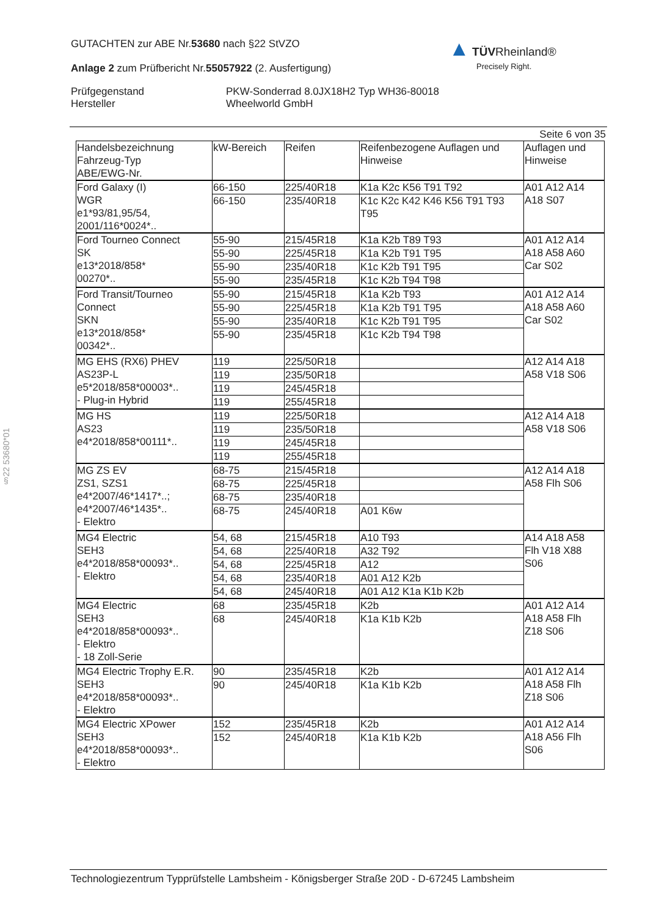GUTACHTEN zur ABE Nr.53680 nach §22 StVZO
Anlage 2 zum Prüfbericht Nr.55057922 (2. Ausfertigung)
Prüfgegenstand
Hersteller
PKW-Sonderrad 8.0JX18H2 Typ WH36-80018
Wheelworld GmbH
▲ TÜV Rheinland®
Precisely Right.
§22 53680*01
Seite 6 von 35
| Handelsbezeichnung Fahrzeug-Typ ABE/EWG-Nr. | kW-Bereich | Reifen | Reifenbezogene Auflagen und Hinweise | Auflagen und Hinweise |
| --- | --- | --- | --- | --- |
| Ford Galaxy (I) WGR e1*93/81,95/54, 2001/116*0024*.. | 66-150 | 225/40R18 | K1a K2c K56 T91 T92 | A01 A12 A14 A18 S07 |
| | 66-150 | 235/40R18 | K1c K2c K42 K46 K56 T91 T93 T95 | |
| Ford Tourneo Connect SK e13*2018/858* 00270*.. | 55-90 | 215/45R18 | K1a K2b T89 T93 | A01 A12 A14 A18 A58 A60 Car S02 |
| | 55-90 | 225/45R18 | K1a K2b T91 T95 | |
| | 55-90 | 235/40R18 | K1c K2b T91 T95 | |
| | 55-90 | 235/45R18 | K1c K2b T94 T98 | |
| Ford Transit/Tourneo Connect SKN e13*2018/858* 00342*.. | 55-90 | 215/45R18 | K1a K2b T93 | A01 A12 A14 A18 A58 A60 Car S02 |
| | 55-90 | 225/45R18 | K1a K2b T91 T95 | |
| | 55-90 | 235/40R18 | K1c K2b T91 T95 | |
| | 55-90 | 235/45R18 | K1c K2b T94 T98 | |
| MG EHS (RX6) PHEV AS23P-L e5*2018/858*00003*.. - Plug-in Hybrid | 119 | 225/50R18 | | A12 A14 A18 A58 V18 S06 |
| | 119 | 235/50R18 | | |
| | 119 | 245/45R18 | | |
| | 119 | 255/45R18 | | |
| MG HS AS23 e4*2018/858*00111*.. | 119 | 225/50R18 | | A12 A14 A18 A58 V18 S06 |
| | 119 | 235/50R18 | | |
| | 119 | 245/45R18 | | |
| | 119 | 255/45R18 | | |
| MG ZS EV ZS1, SZS1 e4*2007/46*1417*..; e4*2007/46*1435*.. - Elektro | 68-75 | 215/45R18 | | A12 A14 A18 A58 Flh S06 |
| | 68-75 | 225/45R18 | | |
| | 68-75 | 235/40R18 | | |
| | 68-75 | 245/40R18 | A01 K6w | |
| MG4 Electric SEH3 e4*2018/858*00093*.. - Elektro | 54, 68 | 215/45R18 | A10 T93 | A14 A18 A58 Flh V18 X88 S06 |
| | 54, 68 | 225/40R18 | A32 T92 | |
| | 54, 68 | 225/45R18 | A12 | |
| | 54, 68 | 235/40R18 | A01 A12 K2b | |
| | 54, 68 | 245/40R18 | A01 A12 K1a K1b K2b | |
| MG4 Electric SEH3 e4*2018/858*00093*.. - Elektro - 18 Zoll-Serie | 68 | 235/45R18 | K2b | A01 A12 A14 A18 A58 Flh Z18 S06 |
| | 68 | 245/40R18 | K1a K1b K2b | |
| MG4 Electric Trophy E.R. SEH3 e4*2018/858*00093*.. - Elektro | 90 | 235/45R18 | K2b | A01 A12 A14 A18 A58 Flh Z18 S06 |
| | 90 | 245/40R18 | K1a K1b K2b | |
| MG4 Electric XPower SEH3 e4*2018/858*00093*.. - Elektro | 152 | 235/45R18 | K2b | A01 A12 A14 A18 A56 Flh S06 |
| | 152 | 245/40R18 | K1a K1b K2b | |
Technologiezentrum Typprüfstelle Lambsheim - Königsberger Straße 20D - D-67245 Lambsheim